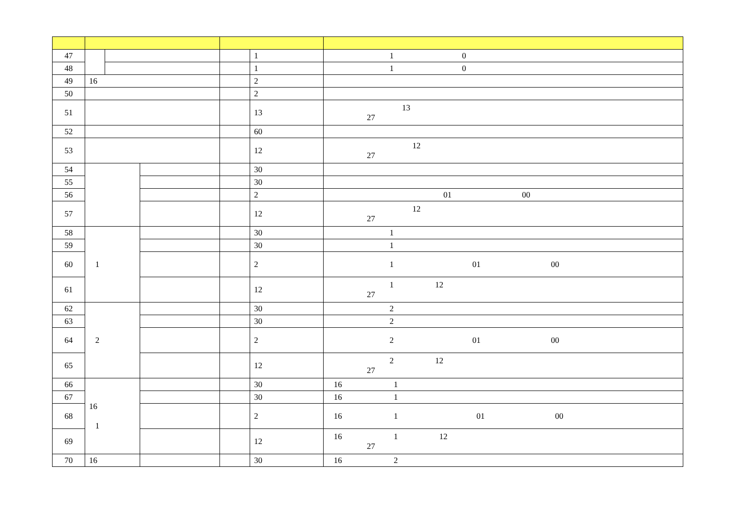| 47 | | | | | 1 | 1 0 |
| 48 | | | | | 1 | 1 0 |
| 49 | 16 | | | | 2 | |
| 50 | | | | | 2 | |
| 51 | | | | | 13 | 13 27 |
| 52 | | | | | 60 | |
| 53 | | | | | 12 | 12 27 |
| 54 | | | | | 30 | |
| 55 | | | | | 30 | |
| 56 | | | | | 2 | 01 00 |
| 57 | | | | | 12 | 12 27 |
| 58 | 1 | | | | 30 | 1 |
| 59 | | | | | 30 | 1 |
| 60 | | | | | 2 | 1 01 00 |
| 61 | | | | | 12 | 1 12 27 |
| 62 | 2 | | | | 30 | 2 |
| 63 | | | | | 30 | 2 |
| 64 | | | | | 2 | 2 01 00 |
| 65 | | | | | 12 | 2 12 27 |
| 66 | 16 1 | | | | 30 | 16 1 |
| 67 | | | | | 30 | 16 1 |
| 68 | | | | | 2 | 16 1 01 00 |
| 69 | | | | | 12 | 16 1 12 27 |
| 70 | 16 | | | | 30 | 16 2 |